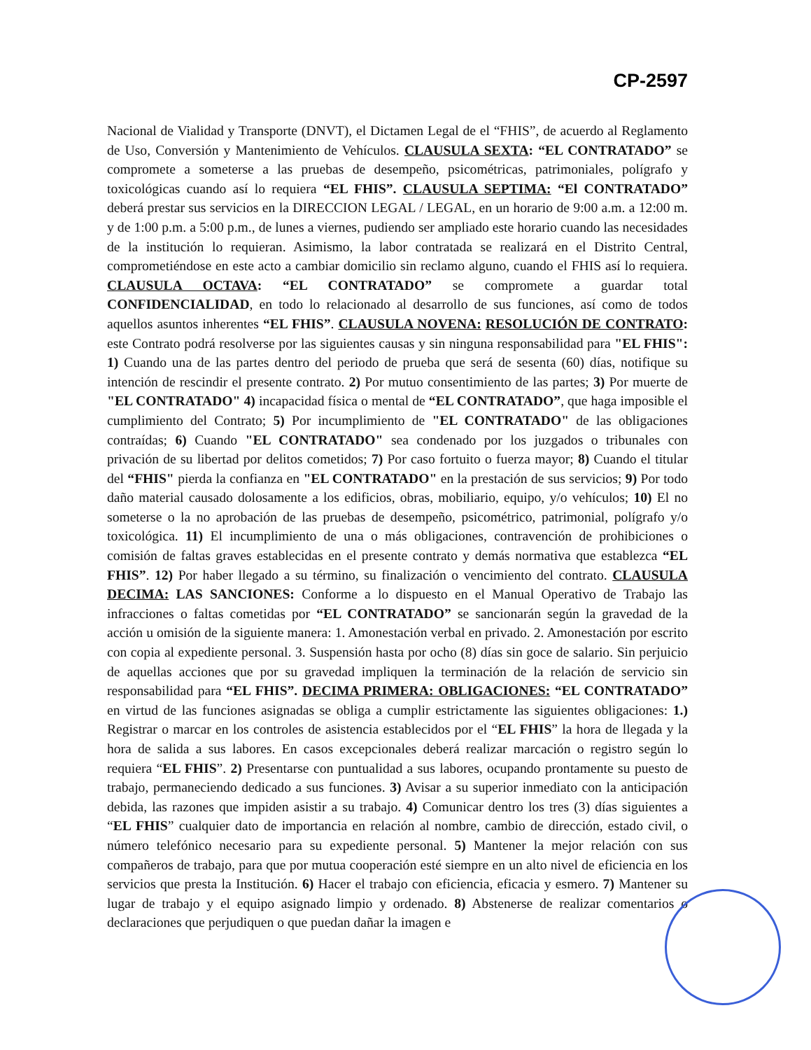CP-2597
Nacional de Vialidad y Transporte (DNVT), el Dictamen Legal de el “FHIS”, de acuerdo al Reglamento de Uso, Conversión y Mantenimiento de Vehículos. CLAUSULA SEXTA: “EL CONTRATADO” se compromete a someterse a las pruebas de desempeño, psicométricas, patrimoniales, polígrafo y toxicológicas cuando así lo requiera “EL FHIS”. CLAUSULA SEPTIMA: “El CONTRATADO” deberá prestar sus servicios en la DIRECCION LEGAL / LEGAL, en un horario de 9:00 a.m. a 12:00 m. y de 1:00 p.m. a 5:00 p.m., de lunes a viernes, pudiendo ser ampliado este horario cuando las necesidades de la institución lo requieran. Asimismo, la labor contratada se realizará en el Distrito Central, comprometiéndose en este acto a cambiar domicilio sin reclamo alguno, cuando el FHIS así lo requiera. CLAUSULA OCTAVA: “EL CONTRATADO” se compromete a guardar total CONFIDENCIALIDAD, en todo lo relacionado al desarrollo de sus funciones, así como de todos aquellos asuntos inherentes “EL FHIS”. CLAUSULA NOVENA: RESOLUCIÓN DE CONTRATO: este Contrato podrá resolverse por las siguientes causas y sin ninguna responsabilidad para "EL FHIS": 1) Cuando una de las partes dentro del periodo de prueba que será de sesenta (60) días, notifique su intención de rescindir el presente contrato. 2) Por mutuo consentimiento de las partes; 3) Por muerte de "EL CONTRATADO" 4) incapacidad física o mental de “EL CONTRATADO”, que haga imposible el cumplimiento del Contrato; 5) Por incumplimiento de "EL CONTRATADO" de las obligaciones contraídas; 6) Cuando "EL CONTRATADO" sea condenado por los juzgados o tribunales con privación de su libertad por delitos cometidos; 7) Por caso fortuito o fuerza mayor; 8) Cuando el titular del “FHIS" pierda la confianza en "EL CONTRATADO" en la prestación de sus servicios; 9) Por todo daño material causado dolosamente a los edificios, obras, mobiliario, equipo, y/o vehículos; 10) El no someterse o la no aprobación de las pruebas de desempeño, psicométrico, patrimonial, polígrafo y/o toxicológica. 11) El incumplimiento de una o más obligaciones, contravención de prohibiciones o comisión de faltas graves establecidas en el presente contrato y demás normativa que establezca “EL FHIS”. 12) Por haber llegado a su término, su finalización o vencimiento del contrato. CLAUSULA DECIMA: LAS SANCIONES: Conforme a lo dispuesto en el Manual Operativo de Trabajo las infracciones o faltas cometidas por “EL CONTRATADO” se sancionarán según la gravedad de la acción u omisión de la siguiente manera: 1. Amonestación verbal en privado. 2. Amonestación por escrito con copia al expediente personal. 3. Suspensión hasta por ocho (8) días sin goce de salario. Sin perjuicio de aquellas acciones que por su gravedad impliquen la terminación de la relación de servicio sin responsabilidad para “EL FHIS”. DECIMA PRIMERA: OBLIGACIONES: “EL CONTRATADO” en virtud de las funciones asignadas se obliga a cumplir estrictamente las siguientes obligaciones: 1.) Registrar o marcar en los controles de asistencia establecidos por el “EL FHIS” la hora de llegada y la hora de salida a sus labores. En casos excepcionales deberá realizar marcación o registro según lo requiera “EL FHIS”. 2) Presentarse con puntualidad a sus labores, ocupando prontamente su puesto de trabajo, permaneciendo dedicado a sus funciones. 3) Avisar a su superior inmediato con la anticipación debida, las razones que impiden asistir a su trabajo. 4) Comunicar dentro los tres (3) días siguientes a “EL FHIS” cualquier dato de importancia en relación al nombre, cambio de dirección, estado civil, o número telefónico necesario para su expediente personal. 5) Mantener la mejor relación con sus compañeros de trabajo, para que por mutua cooperación esté siempre en un alto nivel de eficiencia en los servicios que presta la Institución. 6) Hacer el trabajo con eficiencia, eficacia y esmero. 7) Mantener su lugar de trabajo y el equipo asignado limpio y ordenado. 8) Abstenerse de realizar comentarios o declaraciones que perjudiquen o que puedan dañar la imagen e